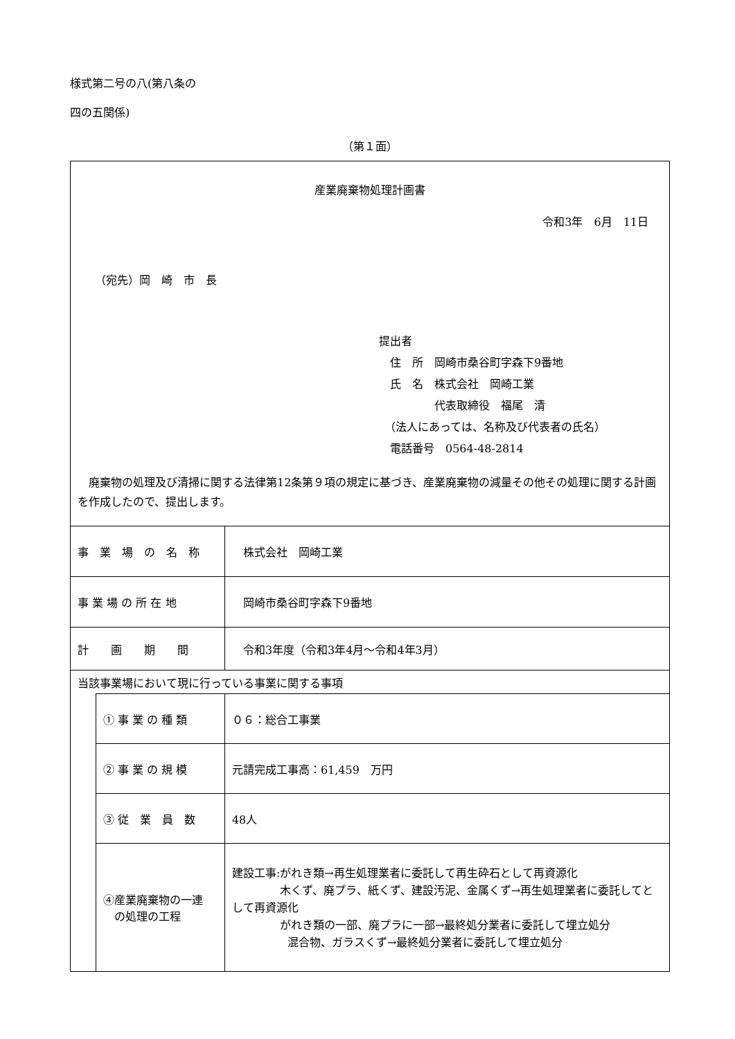様式第二号の八(第八条の
四の五関係)
（第１面）
| 産業廃棄物処理計画書 令和3年 6月 11日 （宛先）岡 崎 市 長 提出者 住 所 岡崎市桑谷町字森下9番地 氏 名 株式会社 岡崎工業 代表取締役 福尾 清 （法人にあっては、名称及び代表者の氏名） 電話番号 0564-48-2814 廃棄物の処理及び清掃に関する法律第12条第９項の規定に基づき、産業廃棄物の減量その他その処理に関する計画を作成したので、提出します。 | | |
| 事 業 場 の 名 称 | | 株式会社 岡崎工業 |
| 事 業 場 の 所 在 地 | | 岡崎市桑谷町字森下9番地 |
| 計 画 期 間 | | 令和3年度（令和3年4月～令和4年3月） |
| 当該事業場において現に行っている事業に関する事項 | | |
| | ① 事 業 の 種 類 | ０６：総合工事業 |
| | ② 事 業 の 規 模 | 元請完成工事高：61,459 万円 |
| | ③ 従 業 員 数 | 48人 |
| | ④産業廃棄物の一連 の処理の工程 | 建設工事:がれき類→再生処理業者に委託して再生砕石として再資源化 木くず、廃プラ、紙くず、建設汚泥、金属くず→再生処理業者に委託してとして再資源化 がれき類の一部、廃プラに一部→最終処分業者に委託して埋立処分 混合物、ガラスくず→最終処分業者に委託して埋立処分 |